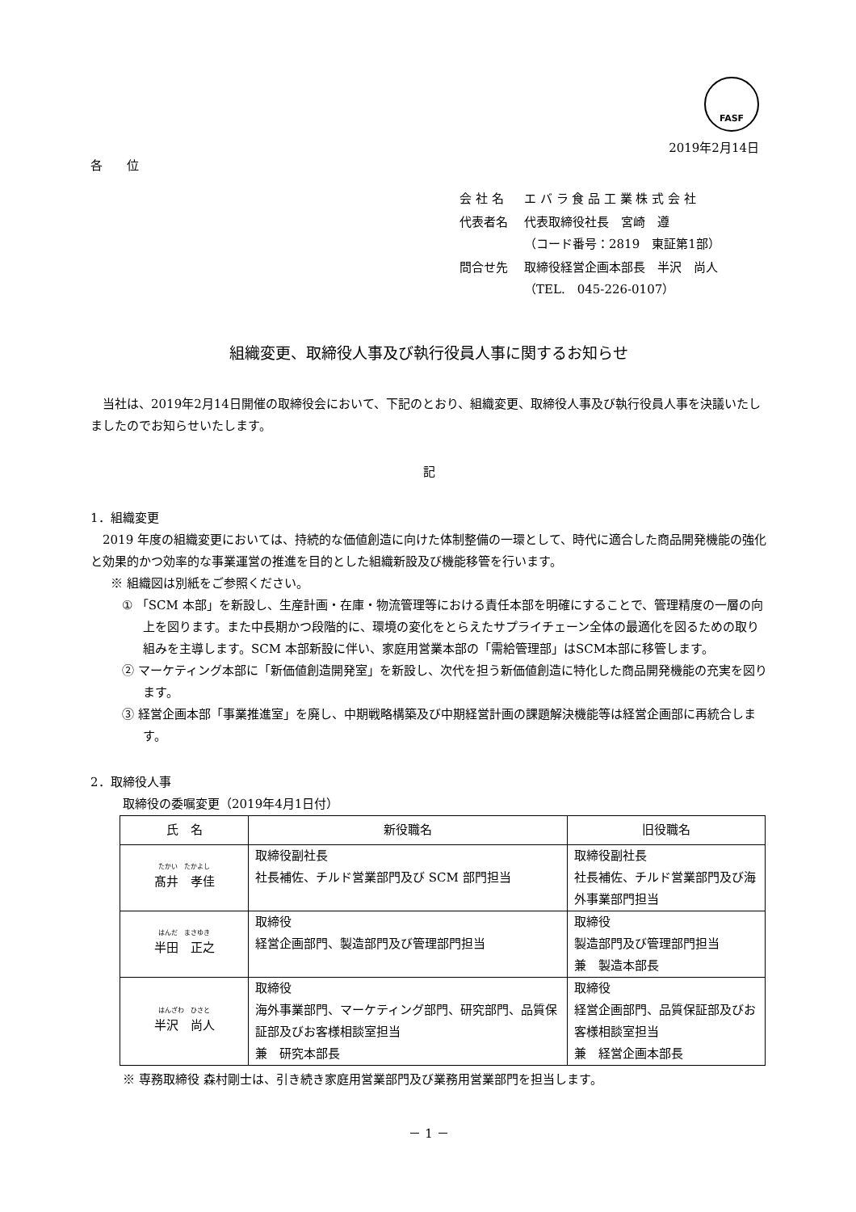FASF
2019年2月14日
各　　位
| 会 社 名 | エ バ ラ 食 品 工 業 株 式 会 社 |
| 代表者名 | 代表取締役社長 宮崎 遵 （コード番号：2819 東証第1部） |
| 問合せ先 | 取締役経営企画本部長 半沢 尚人 （TEL. 045-226-0107） |
組織変更、取締役人事及び執行役員人事に関するお知らせ
　当社は、2019年2月14日開催の取締役会において、下記のとおり、組織変更、取締役人事及び執行役員人事を決議いたしましたのでお知らせいたします。
記
1．組織変更
　2019 年度の組織変更においては、持続的な価値創造に向けた体制整備の一環として、時代に適合した商品開発機能の強化と効果的かつ効率的な事業運営の推進を目的とした組織新設及び機能移管を行います。
※ 組織図は別紙をご参照ください。
① 「SCM 本部」を新設し、生産計画・在庫・物流管理等における責任本部を明確にすることで、管理精度の一層の向上を図ります。また中長期かつ段階的に、環境の変化をとらえたサプライチェーン全体の最適化を図るための取り組みを主導します。SCM 本部新設に伴い、家庭用営業本部の「需給管理部」はSCM本部に移管します。
② マーケティング本部に「新価値創造開発室」を新設し、次代を担う新価値創造に特化した商品開発機能の充実を図ります。
③ 経営企画本部「事業推進室」を廃し、中期戦略構築及び中期経営計画の課題解決機能等は経営企画部に再統合します。
2．取締役人事
取締役の委嘱変更（2019年4月1日付）
| 氏 名 | 新役職名 | 旧役職名 |
| --- | --- | --- |
| たかい たかよし 髙井 孝佳 | 取締役副社長 社長補佐、チルド営業部門及び SCM 部門担当 | 取締役副社長 社長補佐、チルド営業部門及び海外事業部門担当 |
| はんだ まさゆき 半田 正之 | 取締役 経営企画部門、製造部門及び管理部門担当 | 取締役 製造部門及び管理部門担当 兼 製造本部長 |
| はんざわ ひさと 半沢 尚人 | 取締役 海外事業部門、マーケティング部門、研究部門、品質保証部及びお客様相談室担当 兼 研究本部長 | 取締役 経営企画部門、品質保証部及びお客様相談室担当 兼 経営企画本部長 |
※ 専務取締役 森村剛士は、引き続き家庭用営業部門及び業務用営業部門を担当します。
－ 1 －